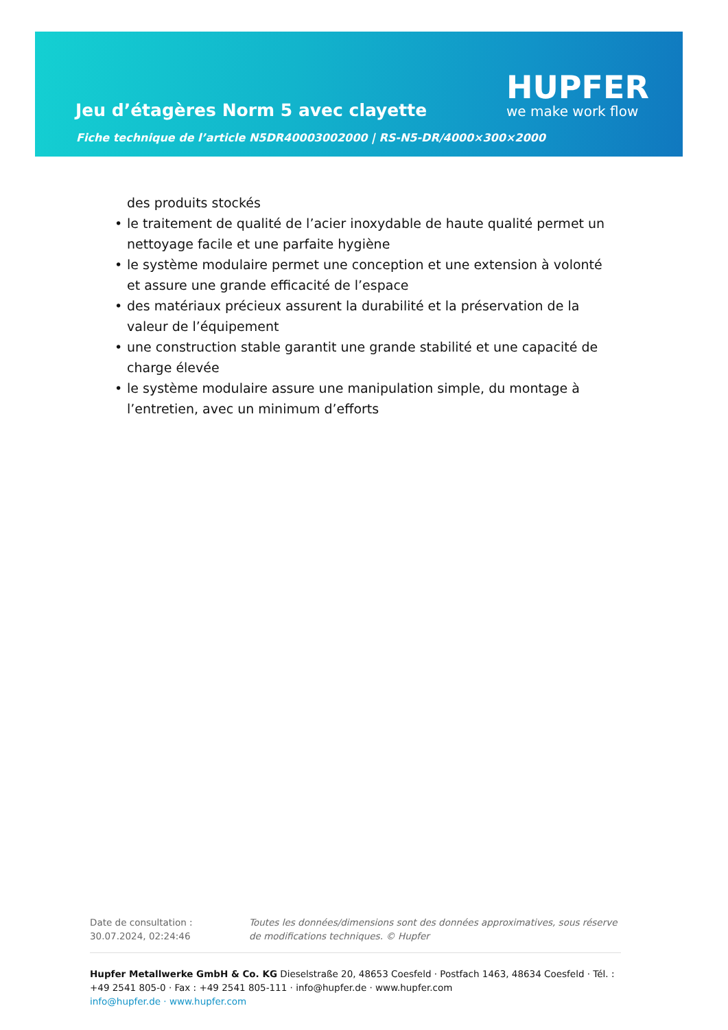Jeu d’étagères Norm 5 avec clayette
Fiche technique de l’article N5DR40003002000 | RS-N5-DR/4000×300×2000
HUPFER
we make work flow
des produits stockés
• le traitement de qualité de l’acier inoxydable de haute qualité permet un nettoyage facile et une parfaite hygiène
• le système modulaire permet une conception et une extension à volonté et assure une grande efficacité de l’espace
• des matériaux précieux assurent la durabilité et la préservation de la valeur de l’équipement
• une construction stable garantit une grande stabilité et une capacité de charge élevée
• le système modulaire assure une manipulation simple, du montage à l’entretien, avec un minimum d’efforts
Date de consultation : 30.07.2024, 02:24:46
Toutes les données/dimensions sont des données approximatives, sous réserve de modifications techniques. © Hupfer
Hupfer Metallwerke GmbH & Co. KG Dieselstraße 20, 48653 Coesfeld · Postfach 1463, 48634 Coesfeld · Tél. : +49 2541 805-0 · Fax : +49 2541 805-111 · info@hupfer.de · www.hupfer.com
info@hupfer.de · www.hupfer.com